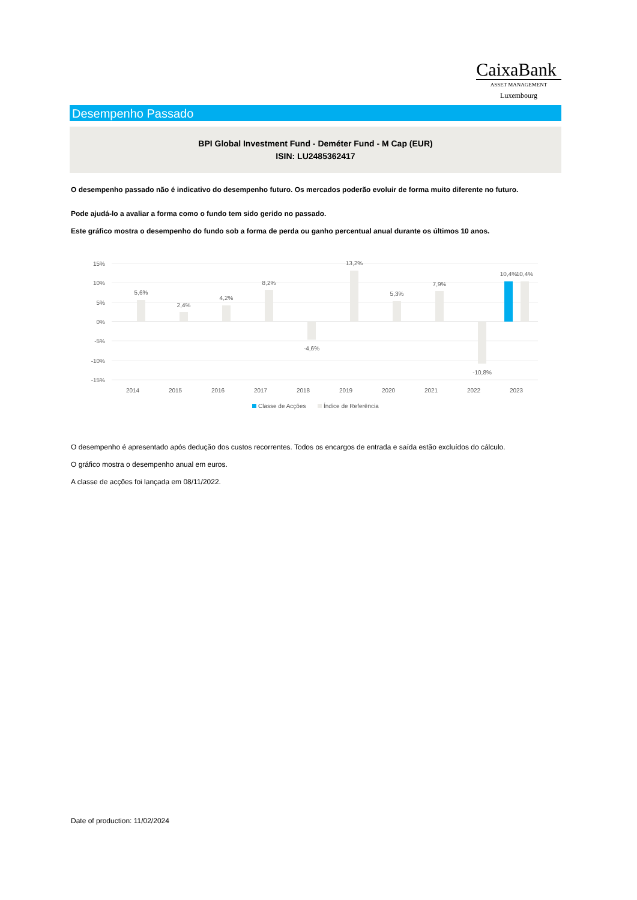CaixaBank
ASSET MANAGEMENT
Luxembourg
Desempenho Passado
BPI Global Investment Fund - Deméter Fund - M Cap (EUR)
ISIN: LU2485362417
O desempenho passado não é indicativo do desempenho futuro. Os mercados poderão evoluir de forma muito diferente no futuro.
Pode ajudá-lo a avaliar a forma como o fundo tem sido gerido no passado.
Este gráfico mostra o desempenho do fundo sob a forma de perda ou ganho percentual anual durante os últimos 10 anos.
15%
10%
5%
0%
-5%
-10%
-15%
5,6%
2,4%
4,2%
8,2%
-4,6%
13,2%
5,3%
7,9%
-10,8%
10,4%
10,4%
2014
2015
2016
2017
2018
2019
2020
2021
2022
2023
Classe de Acções
Índice de Referência
O desempenho é apresentado após dedução dos custos recorrentes. Todos os encargos de entrada e saída estão excluídos do cálculo.
O gráfico mostra o desempenho anual em euros.
A classe de acções foi lançada em 08/11/2022.
Date of production: 11/02/2024